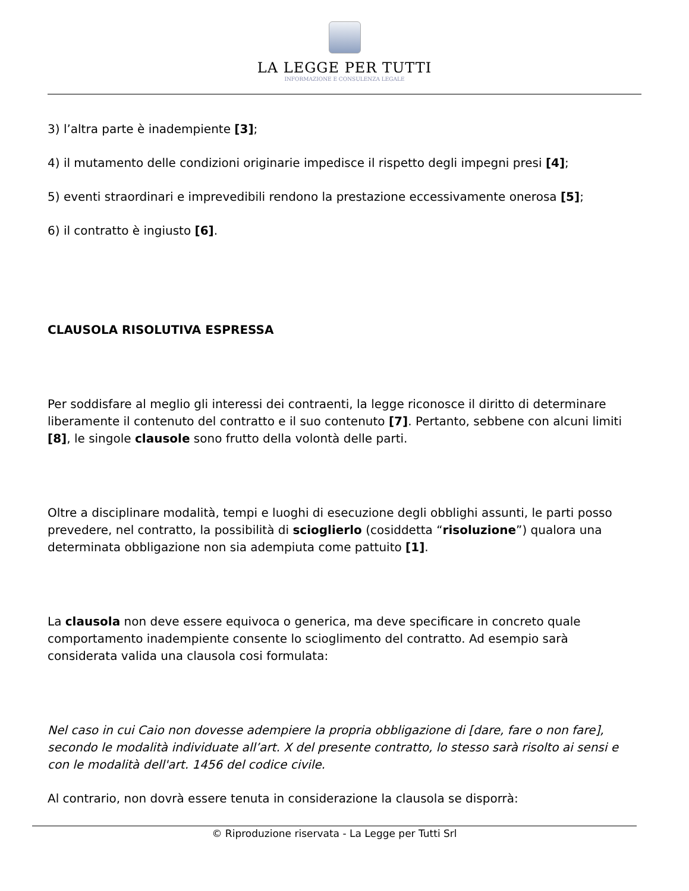LA LEGGE PER TUTTI
INFORMAZIONE E CONSULENZA LEGALE
3) l’altra parte è inadempiente [3];
4) il mutamento delle condizioni originarie impedisce il rispetto degli impegni presi [4];
5) eventi straordinari e imprevedibili rendono la prestazione eccessivamente onerosa [5];
6) il contratto è ingiusto [6].
CLAUSOLA RISOLUTIVA ESPRESSA
Per soddisfare al meglio gli interessi dei contraenti, la legge riconosce il diritto di determinare liberamente il contenuto del contratto e il suo contenuto [7]. Pertanto, sebbene con alcuni limiti [8], le singole clausole sono frutto della volontà delle parti.
Oltre a disciplinare modalità, tempi e luoghi di esecuzione degli obblighi assunti, le parti posso prevedere, nel contratto, la possibilità di sciogli­erlo (cosiddetta “risoluzione”) qualora una determinata obbligazione non sia adempiuta come pattuito [1].
La clausola non deve essere equivoca o generica, ma deve specificare in concreto quale comportamento inadempiente consente lo scioglimento del contratto. Ad esempio sarà considerata valida una clausola cosi formulata:
Nel caso in cui Caio non dovesse adempiere la propria obbligazione di [dare, fare o non fare], secondo le modalità individuate all’art. X del presente contratto, lo stesso sarà risolto ai sensi e con le modalità dell'art. 1456 del codice civile.
Al contrario, non dovrà essere tenuta in considerazione la clausola se disporrà:
© Riproduzione riservata - La Legge per Tutti Srl